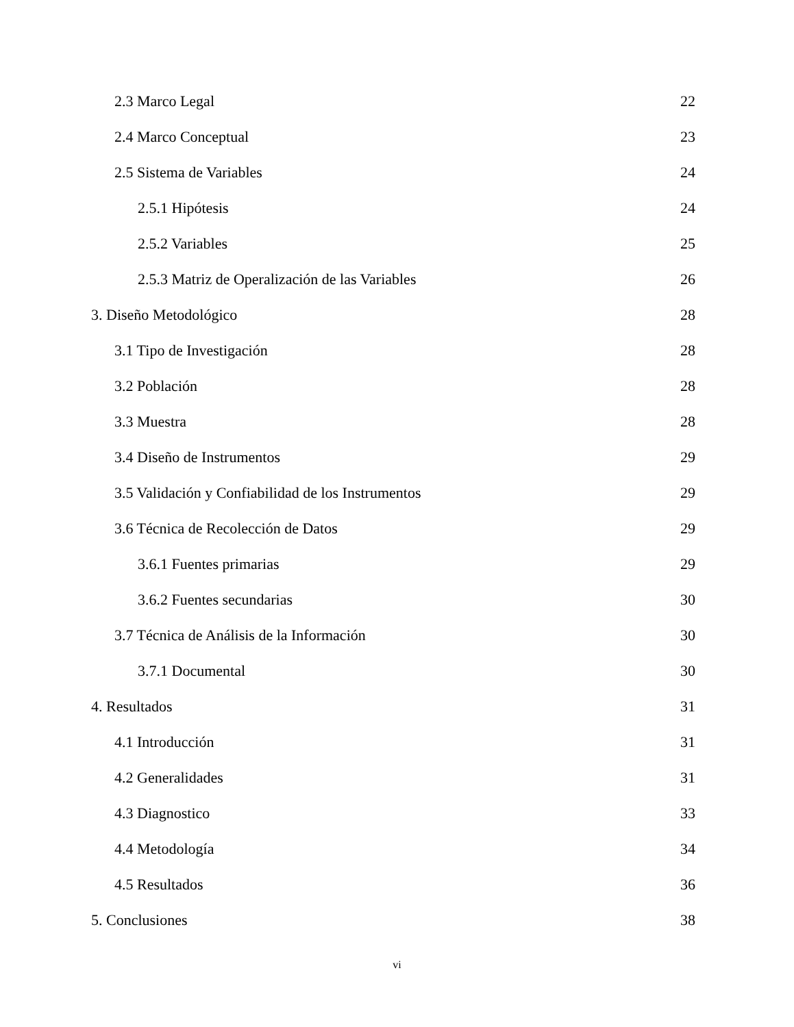2.3 Marco Legal 22
2.4 Marco Conceptual 23
2.5 Sistema de Variables 24
2.5.1 Hipótesis 24
2.5.2 Variables 25
2.5.3 Matriz de Operalización de las Variables 26
3. Diseño Metodológico 28
3.1 Tipo de Investigación 28
3.2 Población 28
3.3 Muestra 28
3.4 Diseño de Instrumentos 29
3.5 Validación y Confiabilidad de los Instrumentos 29
3.6 Técnica de Recolección de Datos 29
3.6.1 Fuentes primarias 29
3.6.2 Fuentes secundarias 30
3.7 Técnica de Análisis de la Información 30
3.7.1 Documental 30
4. Resultados 31
4.1 Introducción 31
4.2 Generalidades 31
4.3 Diagnostico 33
4.4 Metodología 34
4.5 Resultados 36
5. Conclusiones 38
vi